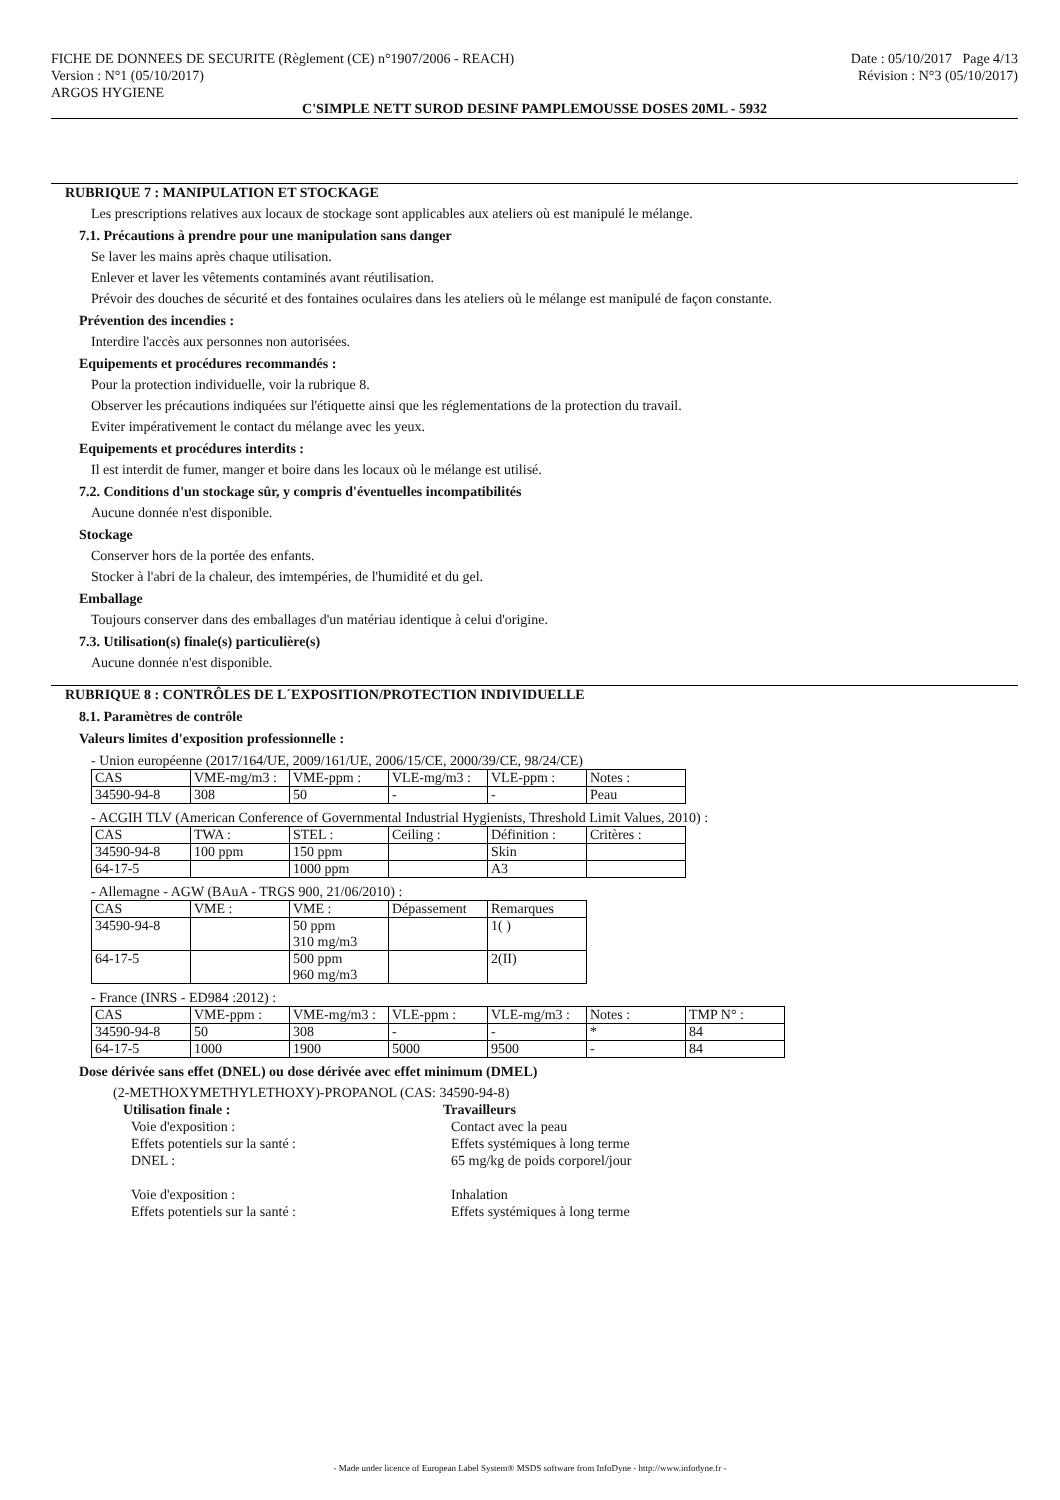FICHE DE DONNEES DE SECURITE (Règlement (CE) n°1907/2006 - REACH)
Version : N°1 (05/10/2017)
ARGOS HYGIENE
Date : 05/10/2017 Page 4/13
Révision : N°3 (05/10/2017)
C'SIMPLE NETT SUROD DESINF PAMPLEMOUSSE DOSES 20ML - 5932
RUBRIQUE 7 : MANIPULATION ET STOCKAGE
Les prescriptions relatives aux locaux de stockage sont applicables aux ateliers où est manipulé le mélange.
7.1. Précautions à prendre pour une manipulation sans danger
Se laver les mains après chaque utilisation.
Enlever et laver les vêtements contaminés avant réutilisation.
Prévoir des douches de sécurité et des fontaines oculaires dans les ateliers où le mélange est manipulé de façon constante.
Prévention des incendies :
Interdire l'accès aux personnes non autorisées.
Equipements et procédures recommandés :
Pour la protection individuelle, voir la rubrique 8.
Observer les précautions indiquées sur l'étiquette ainsi que les réglementations de la protection du travail.
Eviter impérativement le contact du mélange avec les yeux.
Equipements et procédures interdits :
Il est interdit de fumer, manger et boire dans les locaux où le mélange est utilisé.
7.2. Conditions d'un stockage sûr, y compris d'éventuelles incompatibilités
Aucune donnée n'est disponible.
Stockage
Conserver hors de la portée des enfants.
Stocker à l'abri de la chaleur, des imtempéries, de l'humidité et du gel.
Emballage
Toujours conserver dans des emballages d'un matériau identique à celui d'origine.
7.3. Utilisation(s) finale(s) particulière(s)
Aucune donnée n'est disponible.
RUBRIQUE 8 : CONTRÔLES DE L´EXPOSITION/PROTECTION INDIVIDUELLE
8.1. Paramètres de contrôle
Valeurs limites d'exposition professionnelle :
- Union européenne (2017/164/UE, 2009/161/UE, 2006/15/CE, 2000/39/CE, 98/24/CE)
| CAS | VME-mg/m3 : | VME-ppm : | VLE-mg/m3 : | VLE-ppm : | Notes : |
| 34590-94-8 | 308 | 50 | - | - | Peau |
- ACGIH TLV (American Conference of Governmental Industrial Hygienists, Threshold Limit Values, 2010) :
| CAS | TWA : | STEL : | Ceiling : | Définition : | Critères : |
| 34590-94-8 | 100 ppm | 150 ppm | | Skin | |
| 64-17-5 | | 1000 ppm | | A3 | |
- Allemagne - AGW (BAuA - TRGS 900, 21/06/2010) :
| CAS | VME : | VME : | Dépassement | Remarques |
| 34590-94-8 | | 50 ppm 310 mg/m3 | | 1( ) |
| 64-17-5 | | 500 ppm 960 mg/m3 | | 2(II) |
- France (INRS - ED984 :2012) :
| CAS | VME-ppm : | VME-mg/m3 : | VLE-ppm : | VLE-mg/m3 : | Notes : | TMP N° : |
| 34590-94-8 | 50 | 308 | - | - | * | 84 |
| 64-17-5 | 1000 | 1900 | 5000 | 9500 | - | 84 |
Dose dérivée sans effet (DNEL) ou dose dérivée avec effet minimum (DMEL)
(2-METHOXYMETHYLETHOXY)-PROPANOL (CAS: 34590-94-8)
Utilisation finale : Travailleurs
Voie d'exposition : Contact avec la peau
Effets potentiels sur la santé : Effets systémiques à long terme
DNEL : 65 mg/kg de poids corporel/jour
Voie d'exposition : Inhalation
Effets potentiels sur la santé : Effets systémiques à long terme
- Made under licence of European Label System® MSDS software from InfoDyne - http://www.infodyne.fr -